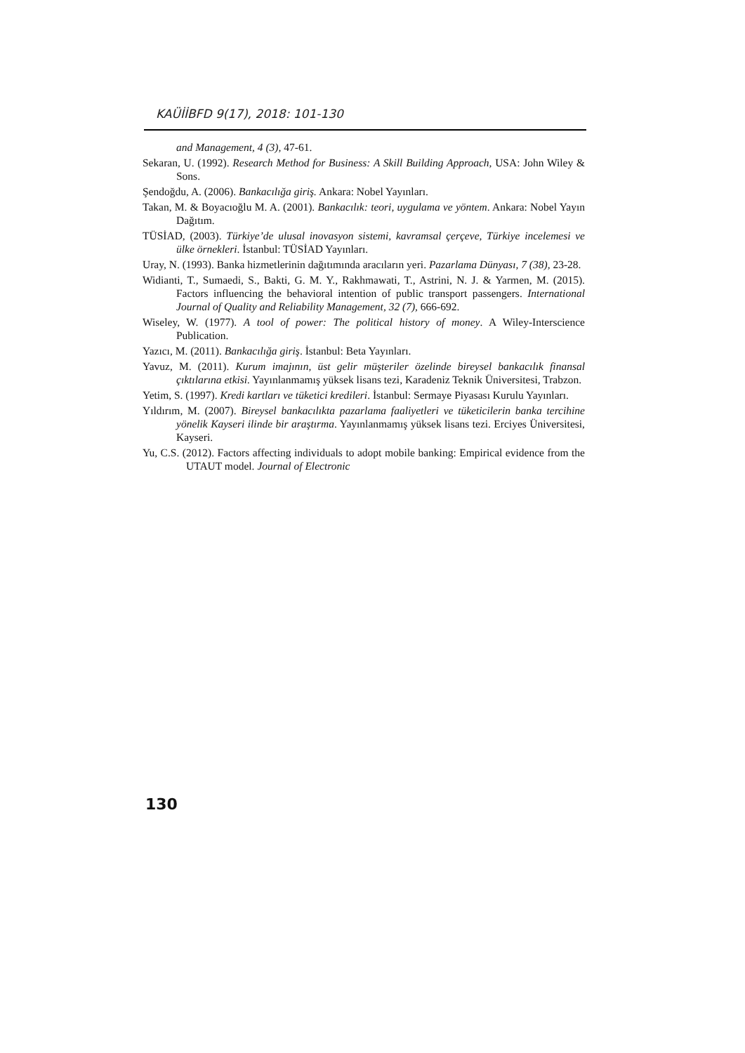KAÜİİBFD 9(17), 2018: 101-130
and Management, 4 (3), 47-61.
Sekaran, U. (1992). Research Method for Business: A Skill Building Approach, USA: John Wiley & Sons.
Şendoğdu, A. (2006). Bankacılığa giriş. Ankara: Nobel Yayınları.
Takan, M. & Boyacıoğlu M. A. (2001). Bankacılık: teori, uygulama ve yöntem. Ankara: Nobel Yayın Dağıtım.
TÜSİAD, (2003). Türkiye’de ulusal inovasyon sistemi, kavramsal çerçeve, Türkiye incelemesi ve ülke örnekleri. İstanbul: TÜSİAD Yayınları.
Uray, N. (1993). Banka hizmetlerinin dağıtımında aracıların yeri. Pazarlama Dünyası, 7 (38), 23-28.
Widianti, T., Sumaedi, S., Bakti, G. M. Y., Rakhmawati, T., Astrini, N. J. & Yarmen, M. (2015). Factors influencing the behavioral intention of public transport passengers. International Journal of Quality and Reliability Management, 32 (7), 666-692.
Wiseley, W. (1977). A tool of power: The political history of money. A Wiley-Interscience Publication.
Yazıcı, M. (2011). Bankacılığa giriş. İstanbul: Beta Yayınları.
Yavuz, M. (2011). Kurum imajının, üst gelir müşteriler özelinde bireysel bankacılık finansal çıktılarına etkisi. Yayınlanmamış yüksek lisans tezi, Karadeniz Teknik Üniversitesi, Trabzon.
Yetim, S. (1997). Kredi kartları ve tüketici kredileri. İstanbul: Sermaye Piyasası Kurulu Yayınları.
Yıldırım, M. (2007). Bireysel bankacılıkta pazarlama faaliyetleri ve tüketicilerin banka tercihine yönelik Kayseri ilinde bir araştırma. Yayınlanmamış yüksek lisans tezi. Erciyes Üniversitesi, Kayseri.
Yu, C.S. (2012). Factors affecting individuals to adopt mobile banking: Empirical evidence from the UTAUT model. Journal of Electronic
130